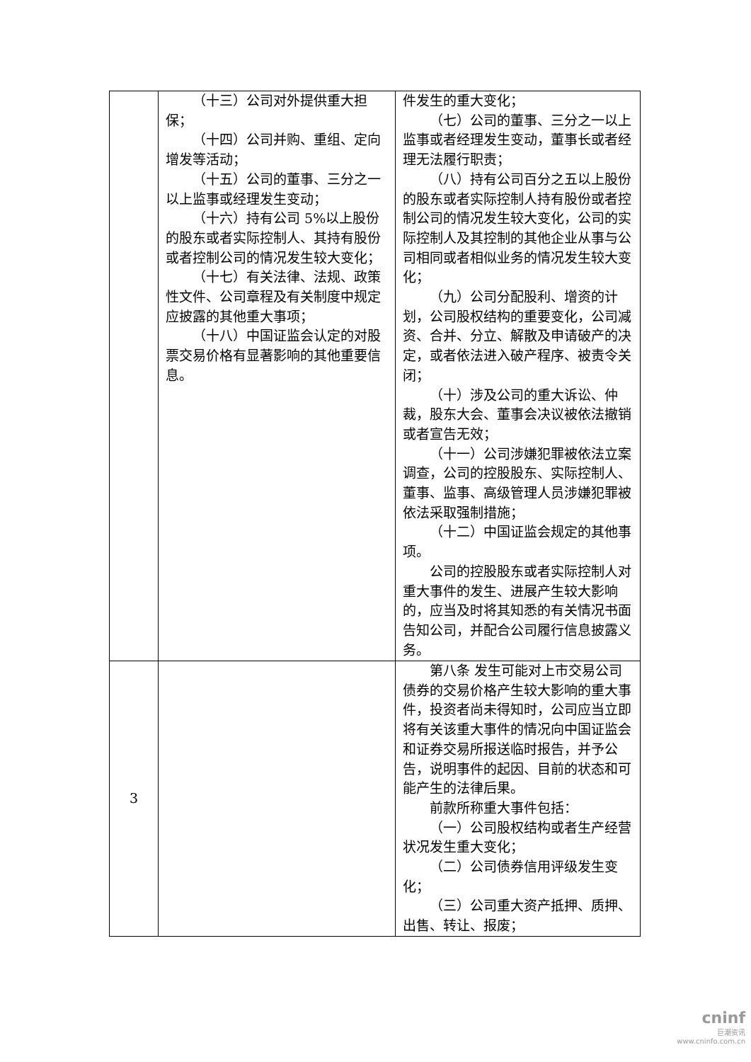| | （十三）公司对外提供重大担保； （十四）公司并购、重组、定向增发等活动； （十五）公司的董事、三分之一以上监事或经理发生变动； （十六）持有公司 5%以上股份的股东或者实际控制人、其持有股份或者控制公司的情况发生较大变化； （十七）有关法律、法规、政策性文件、公司章程及有关制度中规定应披露的其他重大事项； （十八）中国证监会认定的对股票交易价格有显著影响的其他重要信息。 | 件发生的重大变化； （七）公司的董事、三分之一以上监事或者经理发生变动，董事长或者经理无法履行职责； （八）持有公司百分之五以上股份的股东或者实际控制人持有股份或者控制公司的情况发生较大变化，公司的实际控制人及其控制的其他企业从事与公司相同或者相似业务的情况发生较大变化； （九）公司分配股利、增资的计划，公司股权结构的重要变化，公司减资、合并、分立、解散及申请破产的决定，或者依法进入破产程序、被责令关闭； （十）涉及公司的重大诉讼、仲裁，股东大会、董事会决议被依法撤销或者宣告无效； （十一）公司涉嫌犯罪被依法立案调查，公司的控股股东、实际控制人、董事、监事、高级管理人员涉嫌犯罪被依法采取强制措施； （十二）中国证监会规定的其他事项。 公司的控股股东或者实际控制人对重大事件的发生、进展产生较大影响的，应当及时将其知悉的有关情况书面告知公司，并配合公司履行信息披露义务。 |
| 3 | | 第八条 发生可能对上市交易公司债券的交易价格产生较大影响的重大事件，投资者尚未得知时，公司应当立即将有关该重大事件的情况向中国证监会和证券交易所报送临时报告，并予公告，说明事件的起因、目前的状态和可能产生的法律后果。 前款所称重大事件包括： （一）公司股权结构或者生产经营状况发生重大变化； （二）公司债券信用评级发生变化； （三）公司重大资产抵押、质押、出售、转让、报废； |
cninf
巨潮资讯
www.cninfo.com.cn